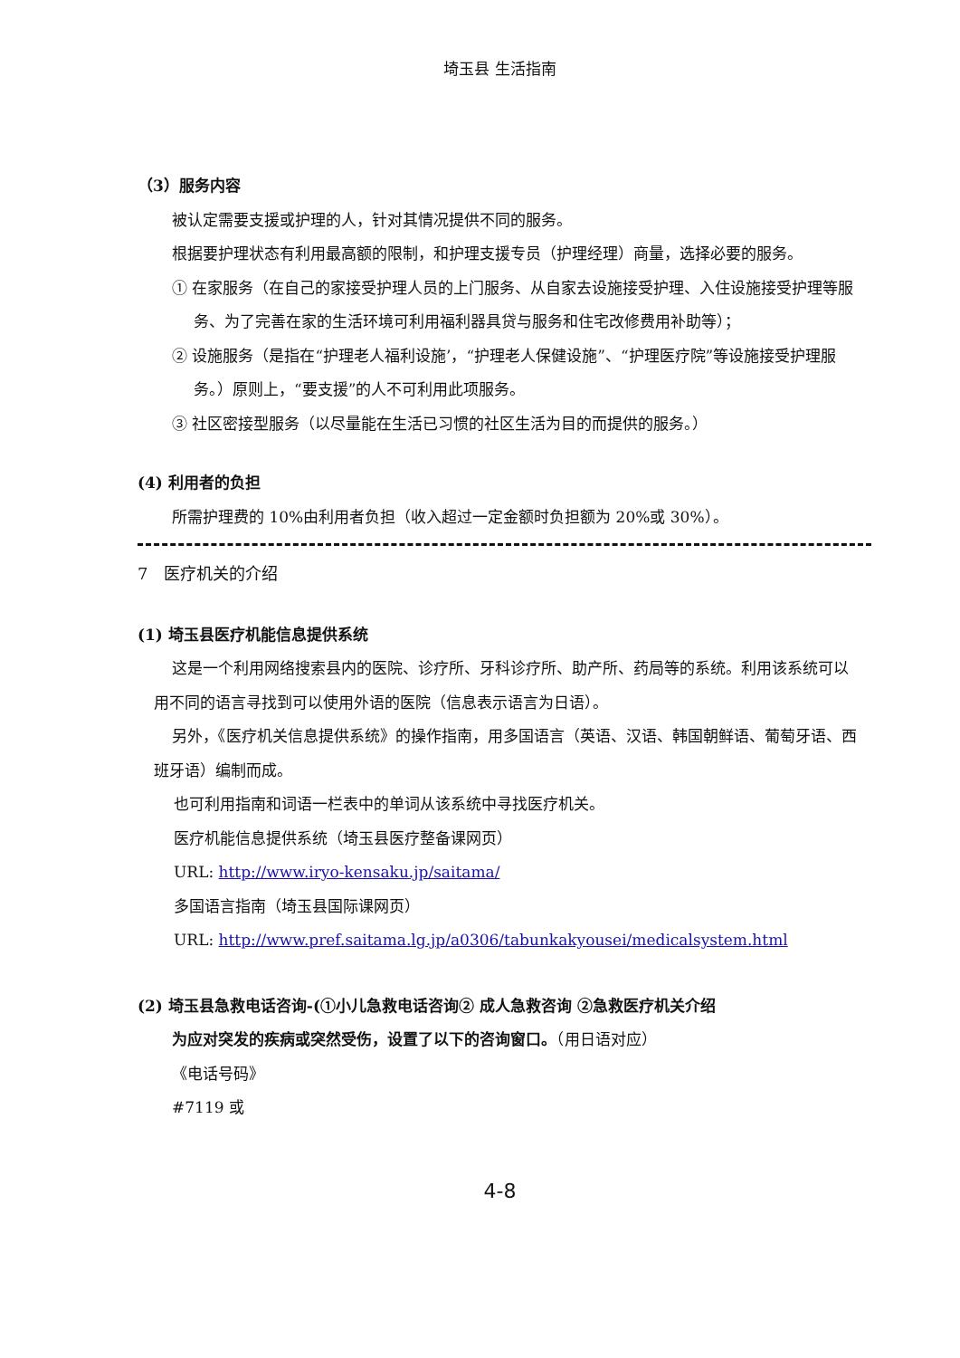埼玉县 生活指南
（3）服务内容
被认定需要支援或护理的人，针对其情况提供不同的服务。
根据要护理状态有利用最高额的限制，和护理支援专员（护理经理）商量，选择必要的服务。
① 在家服务（在自己的家接受护理人员的上门服务、从自家去设施接受护理、入住设施接受护理等服务、为了完善在家的生活环境可利用福利器具贷与服务和住宅改修费用补助等）；
② 设施服务（是指在“护理老人福利设施’，“护理老人保健设施”、“护理医疗院”等设施接受护理服务。）原则上，“要支援”的人不可利用此项服务。
③ 社区密接型服务（以尽量能在生活已习惯的社区生活为目的而提供的服务。）
(4) 利用者的负担
所需护理费的 10%由利用者负担（收入超过一定金额时负担额为 20%或 30%）。
7　医疗机关的介绍
(1) 埼玉县医疗机能信息提供系统
这是一个利用网络搜索县内的医院、诊疗所、牙科诊疗所、助产所、药局等的系统。利用该系统可以用不同的语言寻找到可以使用外语的医院（信息表示语言为日语）。
另外，《医疗机关信息提供系统》的操作指南，用多国语言（英语、汉语、韩国朝鲜语、葡萄牙语、西班牙语）编制而成。
也可利用指南和词语一栏表中的单词从该系统中寻找医疗机关。
医疗机能信息提供系统（埼玉县医疗整备课网页）
URL: http://www.iryo-kensaku.jp/saitama/
多国语言指南（埼玉县国际课网页）
URL: http://www.pref.saitama.lg.jp/a0306/tabunkakyousei/medicalsystem.html
(2) 埼玉县急救电话咨询-(①小儿急救电话咨询② 成人急救咨询 ②急救医疗机关介绍
为应对突发的疾病或突然受伤，设置了以下的咨询窗口。（用日语对应）
《电话号码》
#7119 或
4-8